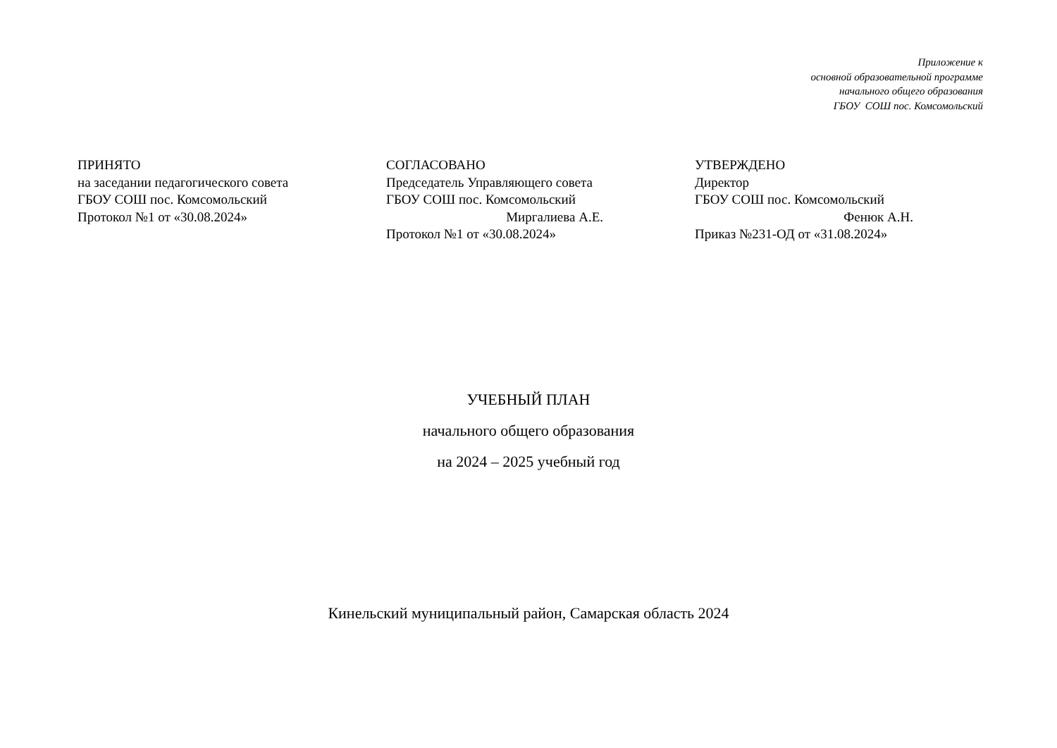Приложение к
основной образовательной программе
начального общего образования
ГБОУ СОШ пос. Комсомольский
ПРИНЯТО
на заседании педагогического совета
ГБОУ СОШ пос. Комсомольский
Протокол №1 от «30.08.2024»
СОГЛАСОВАНО
Председатель Управляющего совета
ГБОУ СОШ пос. Комсомольский
Миргалиева А.Е.
Протокол №1 от «30.08.2024»
УТВЕРЖДЕНО
Директор
ГБОУ СОШ пос. Комсомольский
Фенюк А.Н.
Приказ №231-ОД от «31.08.2024»
УЧЕБНЫЙ ПЛАН
начального общего образования
на 2024 – 2025 учебный год
Кинельский муниципальный район, Самарская область 2024